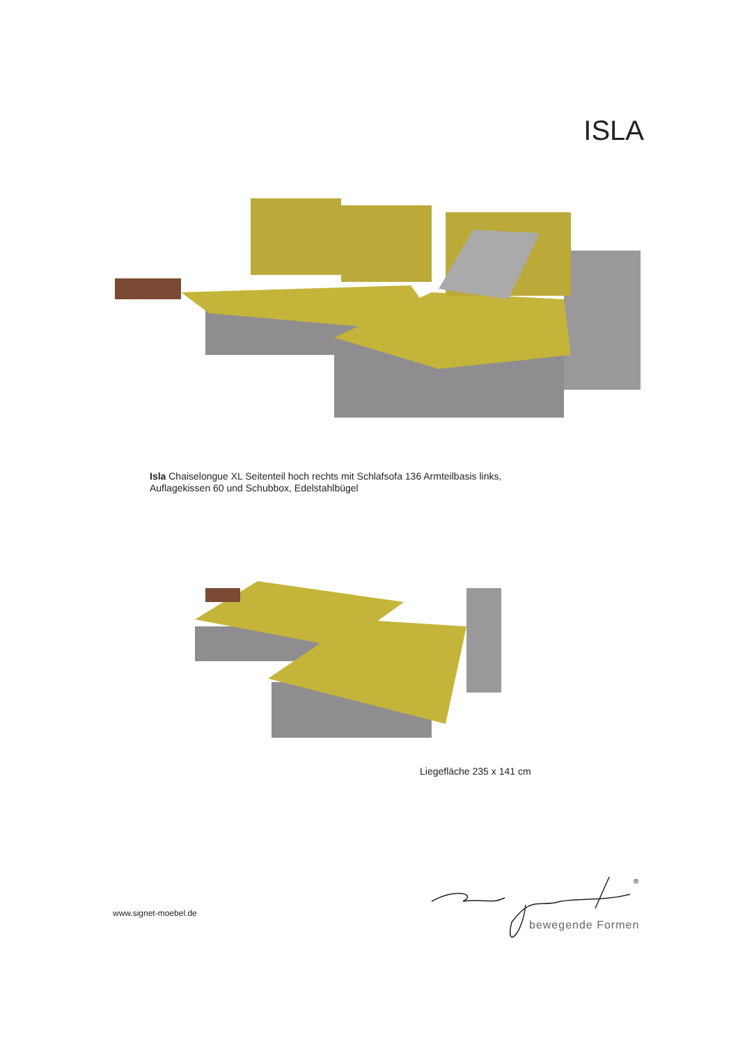ISLA
Isla Chaiselongue XL Seitenteil hoch rechts mit Schlafsofa 136 Armteilbasis links,
Auflagekissen 60 und Schubbox, Edelstahlbügel
Liegefläche 235 x 141 cm
www.signet-moebel.de
®
bewegende Formen